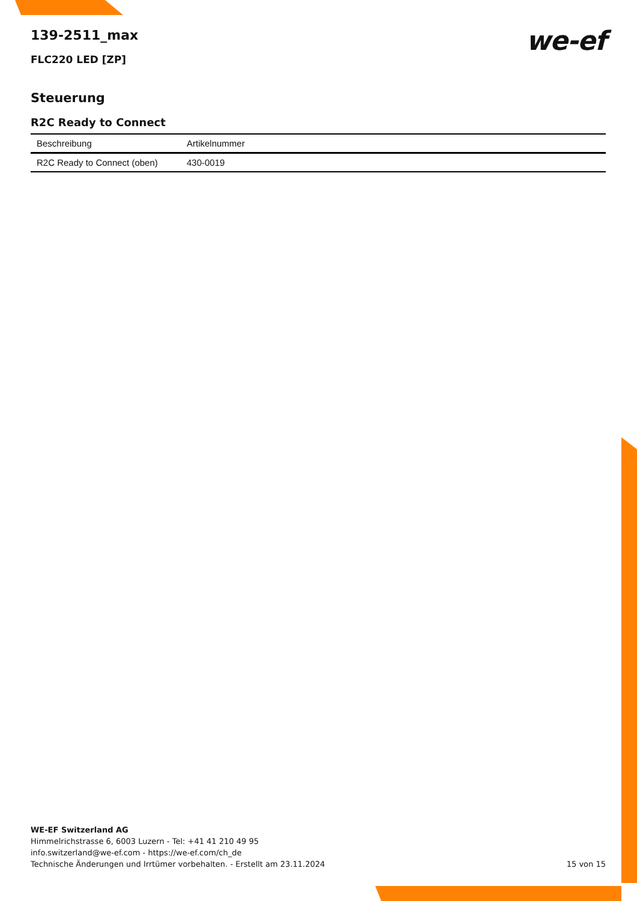139-2511_max
we-ef
FLC220 LED [ZP]
Steuerung
R2C Ready to Connect
| Beschreibung | Artikelnummer |
| --- | --- |
| R2C Ready to Connect (oben) | 430-0019 |
WE-EF Switzerland AG
Himmelrichstrasse 6, 6003 Luzern - Tel: +41 41 210 49 95
info.switzerland@we-ef.com - https://we-ef.com/ch_de
Technische Änderungen und Irrtümer vorbehalten. - Erstellt am 23.11.2024
15 von 15